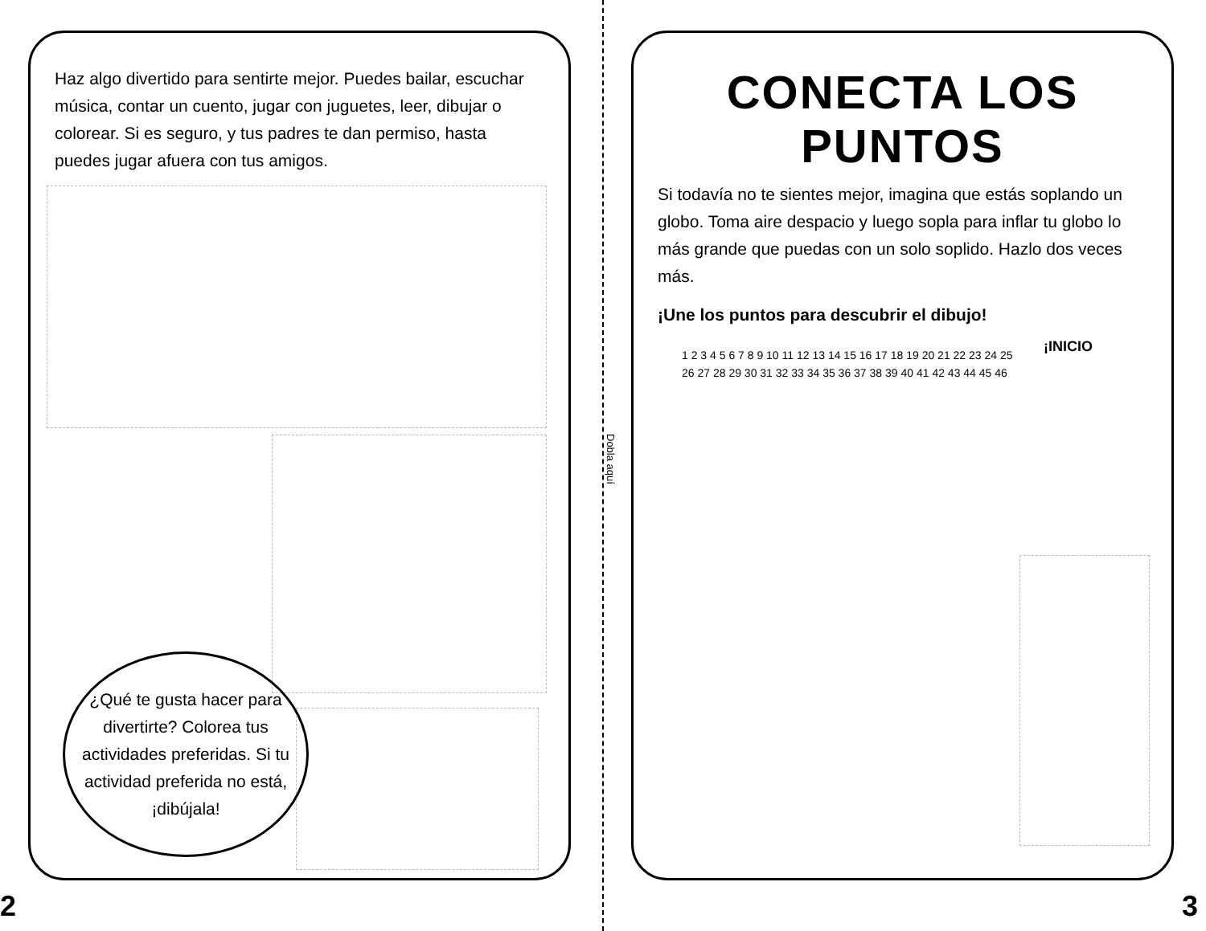Dobla aquí
Haz algo divertido para sentirte mejor. Puedes bailar, escuchar música, contar un cuento, jugar con juguetes, leer, dibujar o colorear. Si es seguro, y tus padres te dan permiso, hasta puedes jugar afuera con tus amigos.
¿Qué te gusta hacer para divertirte? Colorea tus actividades preferidas. Si tu actividad preferida no está, ¡dibújala!
2
CONECTA LOS PUNTOS
Si todavía no te sientes mejor, imagina que estás soplando un globo. Toma aire despacio y luego sopla para inflar tu globo lo más grande que puedas con un solo soplido. Hazlo dos veces más.
¡Une los puntos para descubrir el dibujo!
¡INICIO
1 2 3 4 5 6 7 8 9 10 11 12 13 14 15 16 17 18 19 20 21 22 23 24 25 26 27 28 29 30 31 32 33 34 35 36 37 38 39 40 41 42 43 44 45 46
3